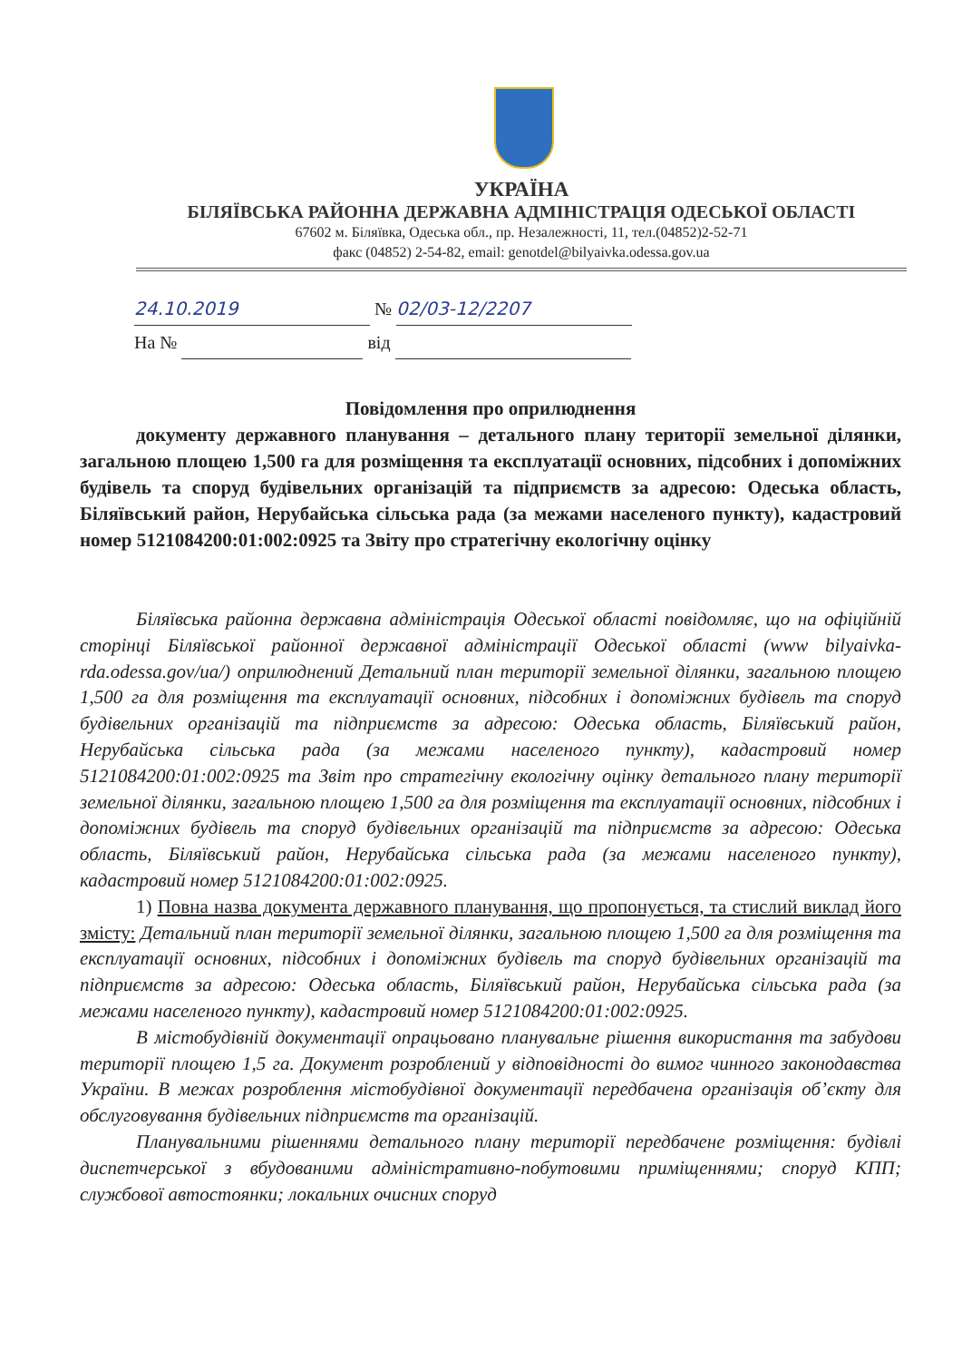УКРАЇНА
БІЛЯЇВСЬКА РАЙОННА ДЕРЖАВНА АДМІНІСТРАЦІЯ ОДЕСЬКОЇ ОБЛАСТІ
67602 м. Біляївка, Одеська обл., пр. Незалежності, 11, тел.(04852)2-52-71
факс (04852) 2-54-82, email: genotdel@bilyaivka.odessa.gov.ua
24.10.2019 № 02/03-12/2207
На № від
Повідомлення про оприлюднення
документу державного планування – детального плану території земельної ділянки, загальною площею 1,500 га для розміщення та експлуатації основних, підсобних і допоміжних будівель та споруд будівельних організацій та підприємств за адресою: Одеська область, Біляївський район, Нерубайська сільська рада (за межами населеного пункту), кадастровий номер 5121084200:01:002:0925 та Звіту про стратегічну екологічну оцінку
Біляївська районна державна адміністрація Одеської області повідомляє, що на офіційній сторінці Біляївської районної державної адміністрації Одеської області (www bilyaivka-rda.odessa.gov/ua/) оприлюднений Детальний план території земельної ділянки, загальною площею 1,500 га для розміщення та експлуатації основних, підсобних і допоміжних будівель та споруд будівельних організацій та підприємств за адресою: Одеська область, Біляївський район, Нерубайська сільська рада (за межами населеного пункту), кадастровий номер 5121084200:01:002:0925 та Звіт про стратегічну екологічну оцінку детального плану території земельної ділянки, загальною площею 1,500 га для розміщення та експлуатації основних, підсобних і допоміжних будівель та споруд будівельних організацій та підприємств за адресою: Одеська область, Біляївський район, Нерубайська сільська рада (за межами населеного пункту), кадастровий номер 5121084200:01:002:0925.
1) Повна назва документа державного планування, що пропонується, та стислий виклад його змісту: Детальний план території земельної ділянки, загальною площею 1,500 га для розміщення та експлуатації основних, підсобних і допоміжних будівель та споруд будівельних організацій та підприємств за адресою: Одеська область, Біляївський район, Нерубайська сільська рада (за межами населеного пункту), кадастровий номер 5121084200:01:002:0925.
В містобудівній документації опрацьовано планувальне рішення використання та забудови території площею 1,5 га. Документ розроблений у відповідності до вимог чинного законодавства України. В межах розроблення містобудівної документації передбачена організація об’єкту для обслуговування будівельних підприємств та організацій.
Планувальними рішеннями детального плану території передбачене розміщення: будівлі диспетчерської з вбудованими адміністративно-побутовими приміщеннями; споруд КПП; службової автостоянки; локальних очисних споруд